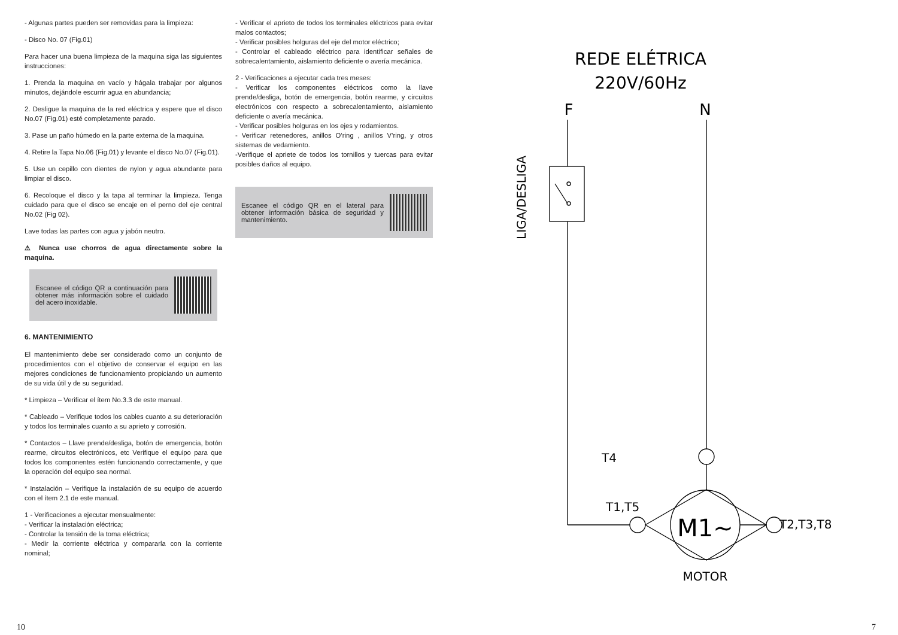- Algunas partes pueden ser removidas para la limpieza:
- Disco No. 07 (Fig.01)
Para hacer una buena limpieza de la maquina siga las siguientes instrucciones:
1. Prenda la maquina en vacío y hágala trabajar por algunos minutos, dejándole escurrir agua en abundancia;
2. Desligue la maquina de la red eléctrica y espere que el disco No.07 (Fig.01) esté completamente parado.
3. Pase un paño húmedo en la parte externa de la maquina.
4. Retire la Tapa No.06 (Fig.01) y levante el disco No.07 (Fig.01).
5. Use un cepillo con dientes de nylon y agua abundante para limpiar el disco.
6. Recoloque el disco y la tapa al terminar la limpieza. Tenga cuidado para que el disco se encaje en el perno del eje central No.02 (Fig 02).
Lave todas las partes con agua y jabón neutro.
⚠ Nunca use chorros de agua directamente sobre la maquina.
Escanee el código QR a continuación para obtener más información sobre el cuidado del acero inoxidable.
6. MANTENIMIENTO
El mantenimiento debe ser considerado como un conjunto de procedimientos con el objetivo de conservar el equipo en las mejores condiciones de funcionamiento propiciando un aumento de su vida útil y de su seguridad.
* Limpieza – Verificar el ítem No.3.3 de este manual.
* Cableado – Verifique todos los cables cuanto a su deterioración y todos los terminales cuanto a su aprieto y corrosión.
* Contactos – Llave prende/desliga, botón de emergencia, botón rearme, circuitos electrónicos, etc Verifique el equipo para que todos los componentes estén funcionando correctamente, y que la operación del equipo sea normal.
* Instalación – Verifique la instalación de su equipo de acuerdo con el ítem 2.1 de este manual.
1 - Verificaciones a ejecutar mensualmente:
- Verificar la instalación eléctrica;
- Controlar la tensión de la toma eléctrica;
- Medir la corriente eléctrica y compararla con la corriente nominal;
- Verificar el aprieto de todos los terminales eléctricos para evitar malos contactos;
- Verificar posibles holguras del eje del motor eléctrico;
- Controlar el cableado eléctrico para identificar señales de sobrecalentamiento, aislamiento deficiente o avería mecánica.
2 - Verificaciones a ejecutar cada tres meses:
- Verificar los componentes eléctricos como la llave prende/desliga, botón de emergencia, botón rearme, y circuitos electrónicos con respecto a sobrecalentamiento, aislamiento deficiente o avería mecánica.
- Verificar posibles holguras en los ejes y rodamientos.
- Verificar retenedores, anillos O’ring , anillos V’ring, y otros sistemas de vedamiento.
-Verifique el apriete de todos los tornillos y tuercas para evitar posibles daños al equipo.
Escanee el código QR en el lateral para obtener información básica de seguridad y mantenimiento.
REDE ELÉTRICA
220V/60Hz
F
N
LIGA/DESLIGA
T4
T1,T5
T2,T3,T8
MOTOR
M1~
10 7